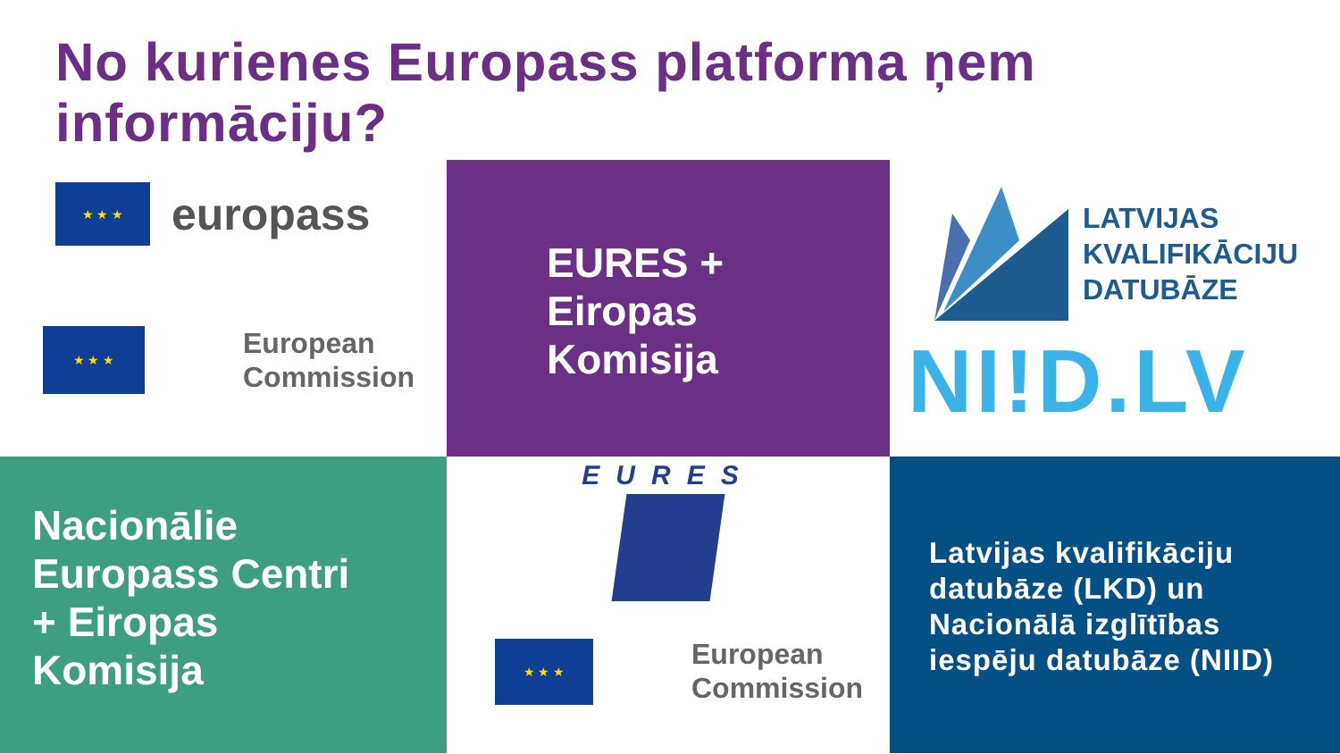No kurienes Europass platforma ņem informāciju?
★ ★ ★
europass
★ ★ ★
European
Commission
EURES +
Eiropas
Komisija
LATVIJAS
KVALIFIKĀCIJU
DATUBĀZE
NI!D.LV
Nacionālie
Europass Centri
+ Eiropas
Komisija
EURES
★ ★ ★
European
Commission
Latvijas kvalifikāciju
datubāze (LKD) un
Nacionālā izglītības
iespēju datubāze (NIID)